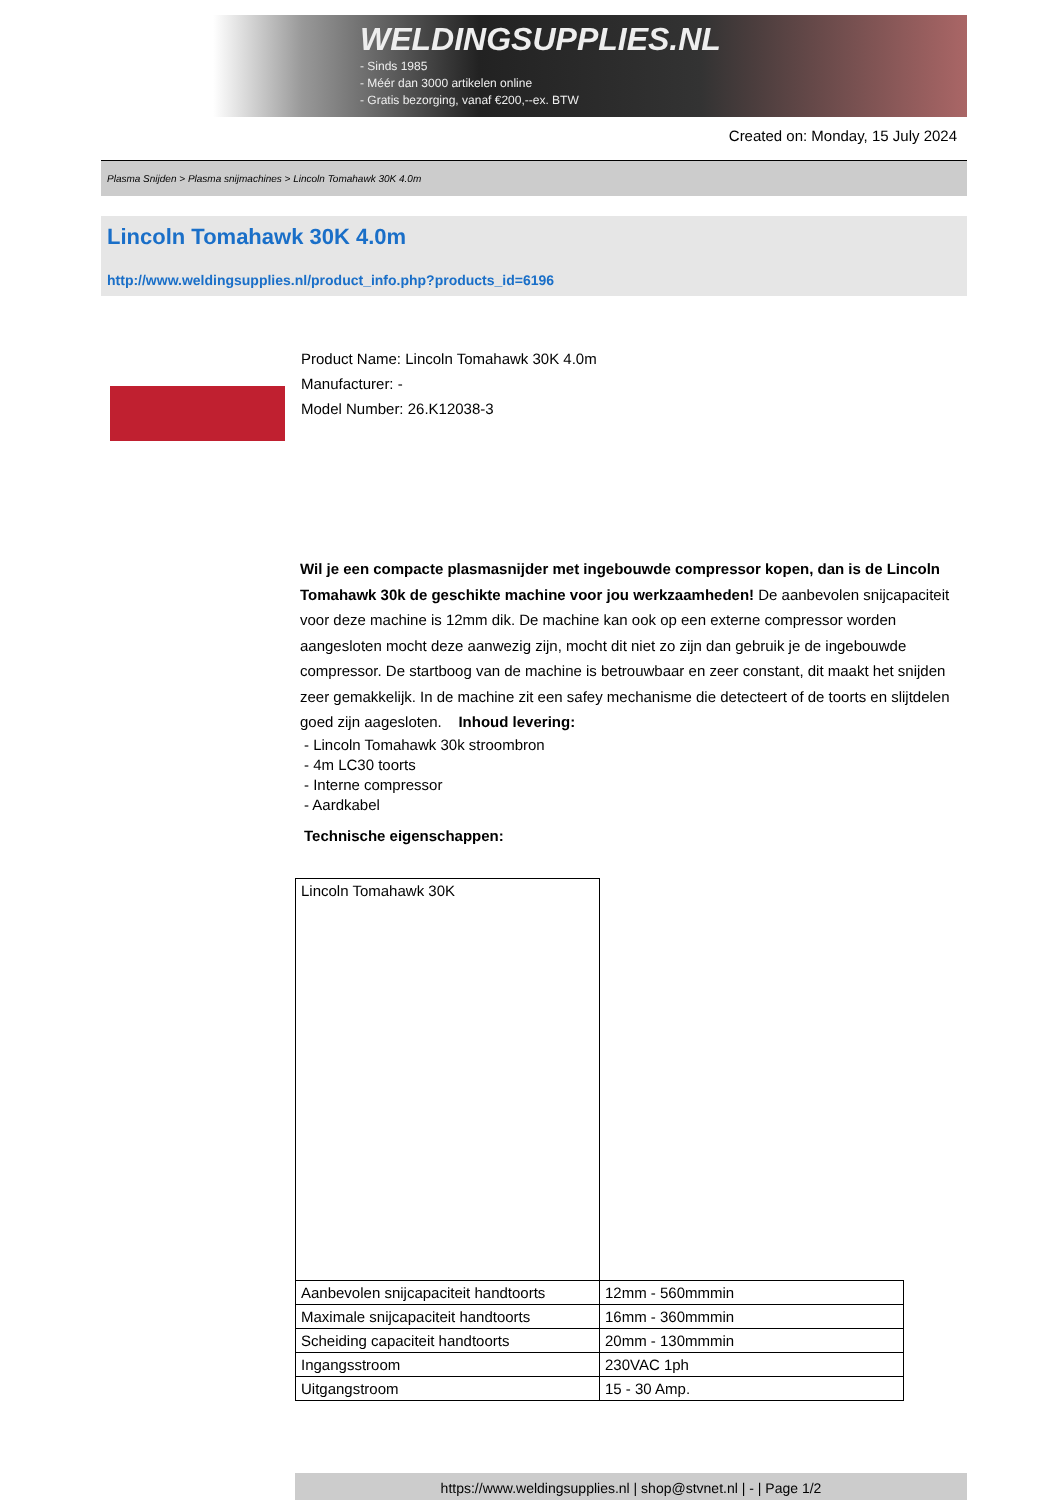WELDINGSUPPLIES.NL
- Sinds 1985
- Méér dan 3000 artikelen online
- Gratis bezorging, vanaf €200,--ex. BTW
Created on: Monday, 15 July 2024
Plasma Snijden > Plasma snijmachines > Lincoln Tomahawk 30K 4.0m
Lincoln Tomahawk 30K 4.0m
http://www.weldingsupplies.nl/product_info.php?products_id=6196
Product Name: Lincoln Tomahawk 30K 4.0m
Manufacturer: -
Model Number: 26.K12038-3
Wil je een compacte plasmasnijder met ingebouwde compressor kopen, dan is de Lincoln Tomahawk 30k de geschikte machine voor jou werkzaamheden! De aanbevolen snijcapaciteit voor deze machine is 12mm dik. De machine kan ook op een externe compressor worden aangesloten mocht deze aanwezig zijn, mocht dit niet zo zijn dan gebruik je de ingebouwde compressor. De startboog van de machine is betrouwbaar en zeer constant, dit maakt het snijden zeer gemakkelijk. In de machine zit een safey mechanisme die detecteert of de toorts en slijtdelen goed zijn aagesloten. Inhoud levering:
- Lincoln Tomahawk 30k stroombron
- 4m LC30 toorts
- Interne compressor
- Aardkabel
Technische eigenschappen:
| Lincoln Tomahawk 30K | |
| Aanbevolen snijcapaciteit handtoorts | 12mm - 560mmmin |
| Maximale snijcapaciteit handtoorts | 16mm - 360mmmin |
| Scheiding capaciteit handtoorts | 20mm - 130mmmin |
| Ingangsstroom | 230VAC 1ph |
| Uitgangstroom | 15 - 30 Amp. |
https://www.weldingsupplies.nl | shop@stvnet.nl | - | Page 1/2